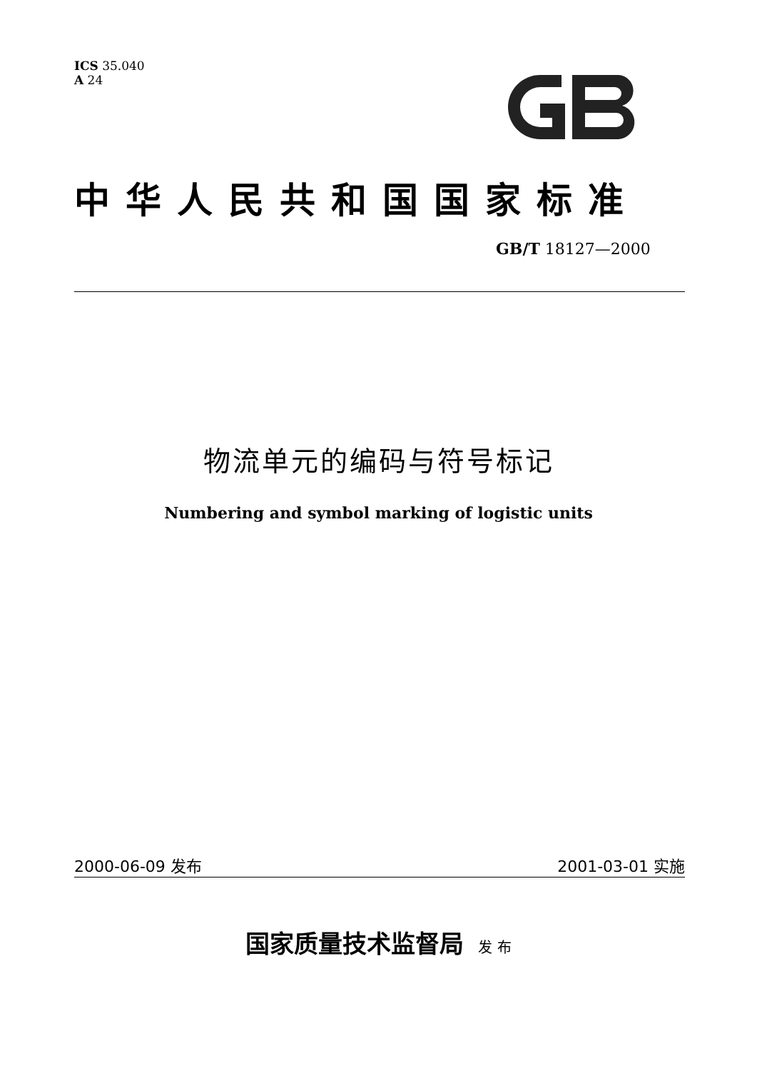ICS 35.040
A 24
中华人民共和国国家标准
GB/T 18127—2000
物流单元的编码与符号标记
Numbering and symbol marking of logistic units
2000-06-09 发布 2001-03-01 实施
国家质量技术监督局 发 布